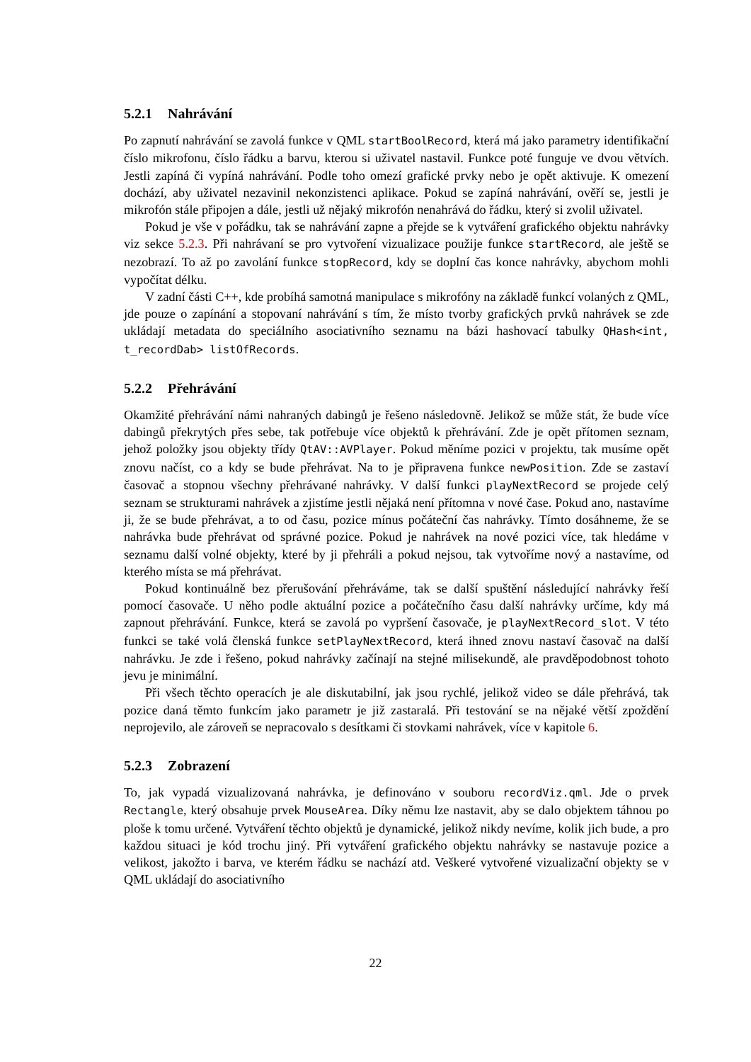5.2.1 Nahrávání
Po zapnutí nahrávání se zavolá funkce v QML startBoolRecord, která má jako parametry identifikační číslo mikrofonu, číslo řádku a barvu, kterou si uživatel nastavil. Funkce poté funguje ve dvou větvích. Jestli zapíná či vypíná nahrávání. Podle toho omezí grafické prvky nebo je opět aktivuje. K omezení dochází, aby uživatel nezavinil nekonzistenci aplikace. Pokud se zapíná nahrávání, ověří se, jestli je mikrofón stále připojen a dále, jestli už nějaký mikrofón nenahrává do řádku, který si zvolil uživatel.
Pokud je vše v pořádku, tak se nahrávání zapne a přejde se k vytváření grafického objektu nahrávky viz sekce 5.2.3. Při nahrávaní se pro vytvoření vizualizace použije funkce startRecord, ale ještě se nezobrazí. To až po zavolání funkce stopRecord, kdy se doplní čas konce nahrávky, abychom mohli vypočítat délku.
V zadní části C++, kde probíhá samotná manipulace s mikrofóny na základě funkcí volaných z QML, jde pouze o zapínání a stopovaní nahrávání s tím, že místo tvorby grafických prvků nahrávek se zde ukládají metadata do speciálního asociativního seznamu na bázi hashovací tabulky QHash<int, t_recordDab> listOfRecords.
5.2.2 Přehrávání
Okamžité přehrávání námi nahraných dabingů je řešeno následovně. Jelikož se může stát, že bude více dabingů překrytých přes sebe, tak potřebuje více objektů k přehrávání. Zde je opět přítomen seznam, jehož položky jsou objekty třídy QtAV::AVPlayer. Pokud měníme pozici v projektu, tak musíme opět znovu načíst, co a kdy se bude přehrávat. Na to je připravena funkce newPosition. Zde se zastaví časovač a stopnou všechny přehrávané nahrávky. V další funkci playNextRecord se projede celý seznam se strukturami nahrávek a zjistíme jestli nějaká není přítomna v nové čase. Pokud ano, nastavíme ji, že se bude přehrávat, a to od času, pozice mínus počáteční čas nahrávky. Tímto dosáhneme, že se nahrávka bude přehrávat od správné pozice. Pokud je nahrávek na nové pozici více, tak hledáme v seznamu další volné objekty, které by ji přehráli a pokud nejsou, tak vytvoříme nový a nastavíme, od kterého místa se má přehrávat.
Pokud kontinuálně bez přerušování přehráváme, tak se další spuštění následující nahrávky řeší pomocí časovače. U něho podle aktuální pozice a počátečního času další nahrávky určíme, kdy má zapnout přehrávání. Funkce, která se zavolá po vypršení časovače, je playNextRecord_slot. V této funkci se také volá členská funkce setPlayNextRecord, která ihned znovu nastaví časovač na další nahrávku. Je zde i řešeno, pokud nahrávky začínají na stejné milisekundě, ale pravděpodobnost tohoto jevu je minimální.
Při všech těchto operacích je ale diskutabilní, jak jsou rychlé, jelikož video se dále přehrává, tak pozice daná těmto funkcím jako parametr je již zastaralá. Při testování se na nějaké větší zpoždění neprojevilo, ale zároveň se nepracovalo s desítkami či stovkami nahrávek, více v kapitole 6.
5.2.3 Zobrazení
To, jak vypadá vizualizovaná nahrávka, je definováno v souboru recordViz.qml. Jde o prvek Rectangle, který obsahuje prvek MouseArea. Díky němu lze nastavit, aby se dalo objektem táhnou po ploše k tomu určené. Vytváření těchto objektů je dynamické, jelikož nikdy nevíme, kolik jich bude, a pro každou situaci je kód trochu jiný. Při vytváření grafického objektu nahrávky se nastavuje pozice a velikost, jakožto i barva, ve kterém řádku se nachází atd. Veškeré vytvořené vizualizační objekty se v QML ukládají do asociativního
22